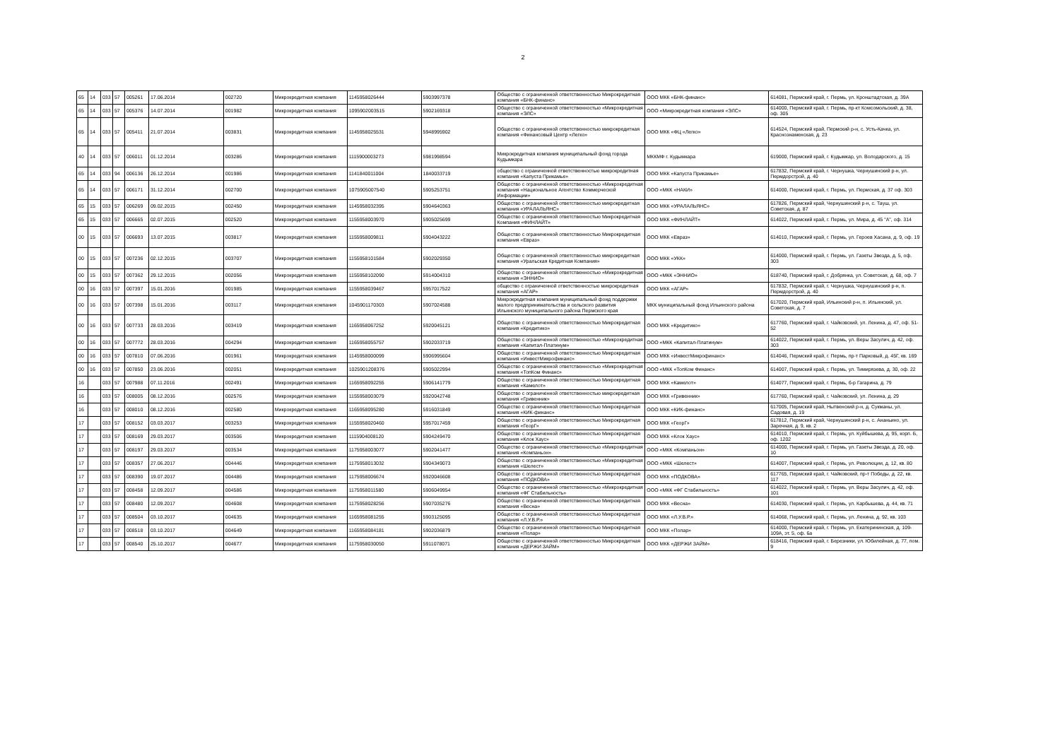2
| 65 | 14 | 033 | 57 | 005261 | 17.06.2014 | 002720 | Микрокредитная компания | 1145958026444 | 5903997378 | Общество с ограниченной ответственностью Микрокредитная компания «БНК-финанс» | ООО МКК «БНК-финанс» | 614081, Пермский край, г. Пермь, ул. Кронштадтская, д. 39А |
| 65 | 14 | 033 | 57 | 005376 | 14.07.2014 | 001982 | Микрокредитная компания | 1095902003515 | 5902169318 | Общество с ограниченной ответственностью «Микрокредитная компания «ЭЛС» | ООО «Микрокредитная компания «ЭЛС» | 614000, Пермский край, г. Пермь, пр-кт Комсомольский, д. 38, оф. 305 |
| 65 | 14 | 033 | 57 | 005411 | 21.07.2014 | 003831 | Микрокредитная компания | 1145958025531 | 5948995902 | Общество с ограниченной ответственностью микрокредитная компания «Финансовый Центр «Легко» | ООО МКК «ФЦ «Легко» | 614524, Пермский край, Пермский р-н, с. Усть-Качка, ул. Краснознаменская, д. 23 |
| 40 | 14 | 033 | 57 | 006011 | 01.12.2014 | 003286 | Микрокредитная компания | 1115900003273 | 5981998594 | Микрокредитная компания муниципальный фонд города Кудымкара | МККМФ г. Кудымкара | 619000, Пермский край, г. Кудымкар, ул. Володарского, д. 15 |
| 65 | 14 | 033 | 94 | 006136 | 26.12.2014 | 001986 | Микрокредитная компания | 1141840011004 | 1840033719 | общество с ограниченной ответственностью микрокредитная компания «Капуста Прикамье» | ООО МКК «Капуста Прикамье» | 617832, Пермский край, г. Чернушка, Чернушинский р-н, ул. Пермдорстрой, д. 40 |
| 65 | 14 | 033 | 57 | 006171 | 31.12.2014 | 002700 | Микрокредитная компания | 1075905007540 | 5905253751 | Общество с ограниченной ответственностью «Микрокредитная компания «Национальное Агентство Коммерческой Информации» | ООО «МКК «НАКИ» | 614000, Пермский край, г. Пермь, ул. Пермская, д. 37 оф. 303 |
| 65 | 15 | 033 | 57 | 006269 | 09.02.2015 | 002450 | Микрокредитная компания | 1145958032395 | 5904640363 | Общество с ограниченной ответственностью микрокредитная компания «УРАЛАЛЬЯНС» | ООО МКК «УРАЛАЛЬЯНС» | 617826, Пермский край, Чернушинский р-н, с. Тауш, ул. Советская, д. 87 |
| 65 | 15 | 033 | 57 | 006665 | 02.07.2015 | 002520 | Микрокредитная компания | 1155958003970 | 5905025699 | Общество с ограниченной ответственностью Микрокредитная Компания «ФИНЛАЙТ» | ООО МКК «ФИНЛАЙТ» | 614022, Пермский край, г. Пермь, ул. Мира, д. 45 "А", оф. 314 |
| 00 | 15 | 033 | 57 | 006693 | 13.07.2015 | 003817 | Микрокредитная компания | 1155958009811 | 5904043222 | Общество с ограниченной ответственностью Микрокредитная компания «Евраз» | ООО МКК «Евраз» | 614010, Пермский край, г. Пермь, ул. Героев Хасана, д. 9, оф. 19 |
| 00 | 15 | 033 | 57 | 007236 | 02.12.2015 | 003707 | Микрокредитная компания | 1155958101584 | 5902029350 | Общество с ограниченной ответственностью микрокредитная компания «Уральская Кредитная Компания» | ООО МКК «УКК» | 614000, Пермский край, г. Пермь, ул. Газеты Звезда, д. 5, оф. 303 |
| 00 | 15 | 033 | 57 | 007362 | 29.12.2015 | 002056 | Микрокредитная компания | 1155958102090 | 5914004310 | Общество с ограниченной ответственностью «Микрокредитная компания «ЭННИО» | ООО «МКК «ЭННИО» | 618740, Пермский край, г. Добрянка, ул. Советская, д. 68, оф. 7 |
| 00 | 16 | 033 | 57 | 007397 | 15.01.2016 | 001985 | Микрокредитная компания | 1155958039467 | 5957017522 | общество с ограниченной ответственностью микрокредитная компания «АГАР» | ООО МКК «АГАР» | 617832, Пермский край, г. Чернушка, Чернушинский р-н, п. Пермдорстрой, д. 40 |
| 00 | 16 | 033 | 57 | 007398 | 15.01.2016 | 003117 | Микрокредитная компания | 1045901170303 | 5907024588 | Микрокредитная компания муниципальный фонд поддержки малого предпринимательства и сельского развития Ильинского муниципального района Пермского края | МКК муниципальный фонд Ильинского района | 617020, Пермский край, Ильинский р-н, п. Ильинский, ул. Советская, д. 7 |
| 00 | 16 | 033 | 57 | 007733 | 28.03.2016 | 003419 | Микрокредитная компания | 1165958067252 | 5920045121 | Общество с ограниченной ответственностью Микрокредитная компания «Кредитико» | ООО МКК «Кредитико» | 617760, Пермский край, г. Чайковский, ул. Ленина, д. 47, оф. 51-52 |
| 00 | 16 | 033 | 57 | 007772 | 28.03.2016 | 004294 | Микрокредитная компания | 1165958055757 | 5902033719 | Общество с ограниченной ответственностью «Микрокредитная компания «Капитал-Платинум» | ООО «МКК «Капитал-Платинум» | 614022, Пермский край, г. Пермь, ул. Веры Засулич, д. 42, оф. 303 |
| 00 | 16 | 033 | 57 | 007810 | 07.06.2016 | 001961 | Микрокредитная компания | 1145958000099 | 5906995604 | Общество с ограниченной ответственностью Микрокредитная компания «ИнвестМикрофинанс» | ООО МКК «ИнвестМикрофинанс» | 614046, Пермский край, г. Пермь, пр-т Парковый, д. 45Г, кв. 169 |
| 00 | 16 | 033 | 57 | 007850 | 23.06.2016 | 002051 | Микрокредитная компания | 1025901208376 | 5905022994 | Общество с ограниченной ответственностью «Микрокредитная компания «ТопКом Финанс» | ООО «МКК «ТопКом Финанс» | 614007, Пермский край, г. Пермь, ул. Тимирязева, д. 30, оф. 22 |
| 16 | | 033 | 57 | 007988 | 07.11.2016 | 002491 | Микрокредитная компания | 1165958092255 | 5906141779 | Общество с ограниченной ответственностью Микрокредитная компания «Камелот» | ООО МКК «Камелот» | 614077, Пермский край, г. Пермь, б-р Гагарина, д. 79 |
| 16 | | 033 | 57 | 008005 | 08.12.2016 | 002576 | Микрокредитная компания | 1155958003079 | 5920042748 | Общество с ограниченной ответственностью микрокредитная компания «Гривенник» | ООО МКК «Гривенник» | 617760, Пермский край, г. Чайковский, ул. Ленина, д. 29 |
| 16 | | 033 | 57 | 008010 | 08.12.2016 | 002580 | Микрокредитная компания | 1165958095280 | 5916031849 | Общество с ограниченной ответственностью Микрокредитная компания «КИК-финанс» | ООО МКК «КИК-финанс» | 617005, Пермский край, Нытвенский р-н, д. Сукманы, ул. Садовая, д. 19 |
| 17 | | 033 | 57 | 008152 | 03.03.2017 | 003253 | Микрокредитная компания | 1155958020460 | 5957017459 | Общество с ограниченной ответственностью Микрокредитная компания «ГеорГ» | ООО МКК «ГеорГ» | 617812, Пермский край, Чернушинский р-н, с. Ананьино, ул. Заречная, д. 9, кв. 2 |
| 17 | | 033 | 57 | 008169 | 29.03.2017 | 003506 | Микрокредитная компания | 1115904008120 | 5904249470 | Общество с ограниченной ответственностью Микрокредитная компания «Клок Хаус» | ООО МКК «Клок Хаус» | 614010, Пермский край, г. Пермь, ул. Куйбышева, д. 95, корп. Б, оф. 1202 |
| 17 | | 033 | 57 | 008197 | 29.03.2017 | 003534 | Микрокредитная компания | 1175958003077 | 5902041477 | Общество с ограниченной ответственностью «Микрокредитная компания «Компаньон» | ООО «МКК «Компаньон» | 614000, Пермский край, г. Пермь, ул. Газеты Звезда, д. 20, оф. 10 |
| 17 | | 033 | 57 | 008357 | 27.06.2017 | 004446 | Микрокредитная компания | 1175958013032 | 5904349073 | Общество с ограниченной ответственностью «Микрокредитная компания «Шелест» | ООО «МКК «Шелест» | 614007, Пермский край, г. Пермь, ул. Революции, д. 12, кв. 80 |
| 17 | | 033 | 57 | 008390 | 19.07.2017 | 004486 | Микрокредитная компания | 1175958006674 | 5920046608 | Общество с ограниченной ответственностью Микрокредитная компания «ПОДКОВА» | ООО МКК «ПОДКОВА» | 617765, Пермский край, г. Чайковский, пр-т Победы, д. 22, кв. 117 |
| 17 | | 033 | 57 | 008458 | 12.09.2017 | 004586 | Микрокредитная компания | 1175958011580 | 5906049954 | Общество с ограниченной ответственностью «Микрокредитная компания «ФГ Стабильность» | ООО «МКК «ФГ Стабильность» | 614022, Пермский край, г. Пермь, ул. Веры Засулич, д. 42, оф. 101 |
| 17 | | 033 | 57 | 008480 | 12.09.2017 | 004608 | Микрокредитная компания | 1175958028256 | 5907035276 | Общество с ограниченной ответственностью Микрокредитная компания «Весна» | ООО МКК «Весна» | 614030, Пермский край, г. Пермь, ул. Карбышева, д. 44, кв. 71 |
| 17 | | 033 | 57 | 008504 | 03.10.2017 | 004635 | Микрокредитная компания | 1165958081255 | 5903125095 | Общество с ограниченной ответственностью Микрокредитная компания «Л.У.В.Р.» | ООО МКК «Л.У.В.Р.» | 614068, Пермский край, г. Пермь, ул. Ленина, д. 92, кв. 103 |
| 17 | | 033 | 57 | 008518 | 03.10.2017 | 004649 | Микрокредитная компания | 1165958084181 | 5902036879 | Общество с ограниченной ответственностью Микрокредитная компания «Полар» | ООО МКК «Полар» | 614000, Пермский край, г. Пермь, ул. Екатерининская, д. 109-109А, эт. 5, оф. 6а |
| 17 | | 033 | 57 | 008540 | 25.10.2017 | 004677 | Микрокредитная компания | 1175958030050 | 5911078071 | Общество с ограниченной ответственностью Микрокредитная компания «ДЕРЖИ ЗАЙМ» | ООО МКК «ДЕРЖИ ЗАЙМ» | 618416, Пермский край, г. Березники, ул. Юбилейная, д. 77, пом. 9 |